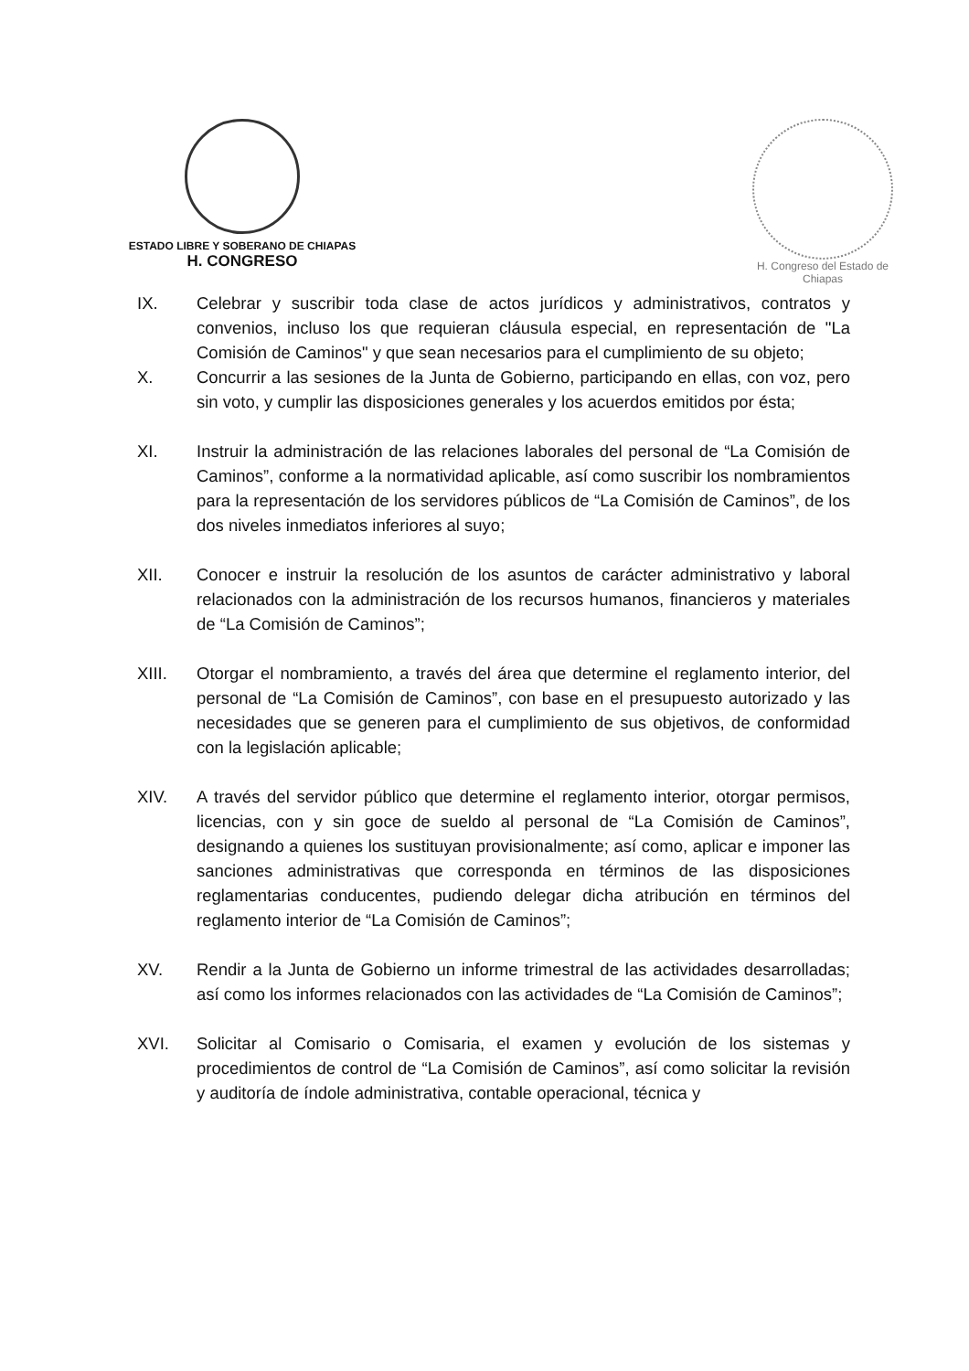ESTADO LIBRE Y SOBERANO DE CHIAPAS
H. CONGRESO
H. Congreso del Estado de Chiapas
IX. Celebrar y suscribir toda clase de actos jurídicos y administrativos, contratos y convenios, incluso los que requieran cláusula especial, en representación de "La Comisión de Caminos" y que sean necesarios para el cumplimiento de su objeto;
X. Concurrir a las sesiones de la Junta de Gobierno, participando en ellas, con voz, pero sin voto, y cumplir las disposiciones generales y los acuerdos emitidos por ésta;
XI. Instruir la administración de las relaciones laborales del personal de “La Comisión de Caminos”, conforme a la normatividad aplicable, así como suscribir los nombramientos para la representación de los servidores públicos de “La Comisión de Caminos”, de los dos niveles inmediatos inferiores al suyo;
XII. Conocer e instruir la resolución de los asuntos de carácter administrativo y laboral relacionados con la administración de los recursos humanos, financieros y materiales de “La Comisión de Caminos”;
XIII. Otorgar el nombramiento, a través del área que determine el reglamento interior, del personal de “La Comisión de Caminos”, con base en el presupuesto autorizado y las necesidades que se generen para el cumplimiento de sus objetivos, de conformidad con la legislación aplicable;
XIV. A través del servidor público que determine el reglamento interior, otorgar permisos, licencias, con y sin goce de sueldo al personal de “La Comisión de Caminos”, designando a quienes los sustituyan provisionalmente; así como, aplicar e imponer las sanciones administrativas que corresponda en términos de las disposiciones reglamentarias conducentes, pudiendo delegar dicha atribución en términos del reglamento interior de “La Comisión de Caminos”;
XV. Rendir a la Junta de Gobierno un informe trimestral de las actividades desarrolladas; así como los informes relacionados con las actividades de “La Comisión de Caminos”;
XVI. Solicitar al Comisario o Comisaria, el examen y evolución de los sistemas y procedimientos de control de “La Comisión de Caminos”, así como solicitar la revisión y auditoría de índole administrativa, contable operacional, técnica y